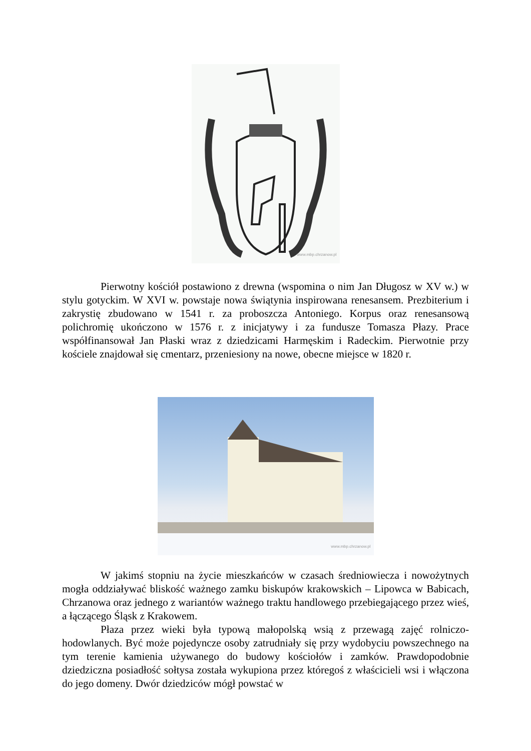www.mbp.chrzanow.pl
Pierwotny kościół postawiono z drewna (wspomina o nim Jan Długosz w XV w.) w stylu gotyckim. W XVI w. powstaje nowa świątynia inspirowana renesansem. Prezbiterium i zakrystię zbudowano w 1541 r. za proboszcza Antoniego. Korpus oraz renesansową polichromię ukończono w 1576 r. z inicjatywy i za fundusze Tomasza Płazy. Prace współfinansował Jan Płaski wraz z dziedzicami Harmęskim i Radeckim. Pierwotnie przy kościele znajdował się cmentarz, przeniesiony na nowe, obecne miejsce w 1820 r.
www.mbp.chrzanow.pl
W jakimś stopniu na życie mieszkańców w czasach średniowiecza i nowożytnych mogła oddziaływać bliskość ważnego zamku biskupów krakowskich – Lipowca w Babicach, Chrzanowa oraz jednego z wariantów ważnego traktu handlowego przebiegającego przez wieś, a łączącego Śląsk z Krakowem.
Płaza przez wieki była typową małopolską wsią z przewagą zajęć rolniczo-hodowlanych. Być może pojedyncze osoby zatrudniały się przy wydobyciu powszechnego na tym terenie kamienia używanego do budowy kościołów i zamków. Prawdopodobnie dziedziczna posiadłość sołtysa została wykupiona przez któregoś z właścicieli wsi i włączona do jego domeny. Dwór dziedziców mógł powstać w